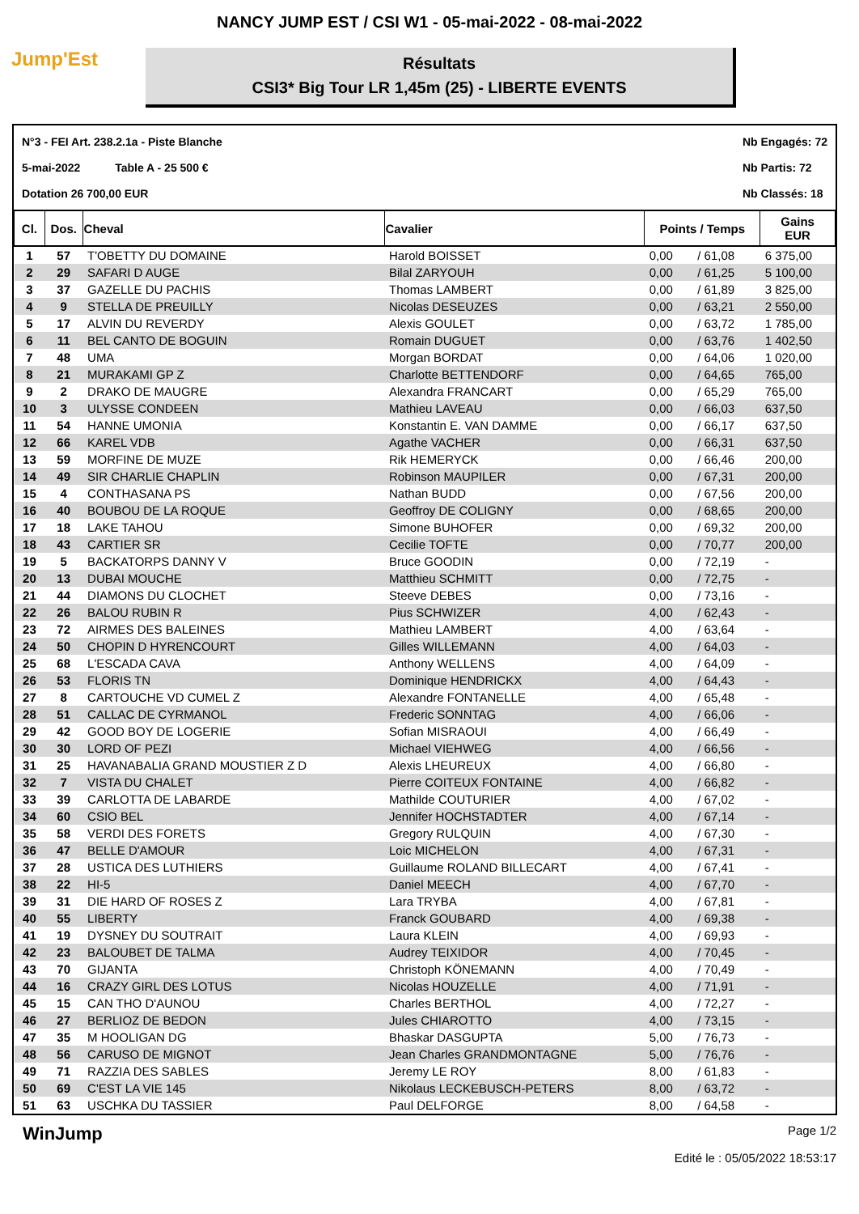NANCY JUMP EST / CSI W1 - 05-mai-2022 - 08-mai-2022
Jump'Est
Résultats
CSI3* Big Tour LR 1,45m (25) - LIBERTE EVENTS
N°3 - FEI Art. 238.2.1a - Piste Blanche
5-mai-2022 Table A - 25 500 €
Dotation 26 700,00 EUR
Nb Engagés: 72
Nb Partis: 72
Nb Classés: 18
| Cl. | Dos. | Cheval | Cavalier | Points / Temps | | Gains EUR |
| --- | --- | --- | --- | --- | --- | --- |
| 1 | 57 | T'OBETTY DU DOMAINE | Harold BOISSET | 0,00 | / 61,08 | 6 375,00 |
| 2 | 29 | SAFARI D AUGE | Bilal ZARYOUH | 0,00 | / 61,25 | 5 100,00 |
| 3 | 37 | GAZELLE DU PACHIS | Thomas LAMBERT | 0,00 | / 61,89 | 3 825,00 |
| 4 | 9 | STELLA DE PREUILLY | Nicolas DESEUZES | 0,00 | / 63,21 | 2 550,00 |
| 5 | 17 | ALVIN DU REVERDY | Alexis GOULET | 0,00 | / 63,72 | 1 785,00 |
| 6 | 11 | BEL CANTO DE BOGUIN | Romain DUGUET | 0,00 | / 63,76 | 1 402,50 |
| 7 | 48 | UMA | Morgan BORDAT | 0,00 | / 64,06 | 1 020,00 |
| 8 | 21 | MURAKAMI GP Z | Charlotte BETTENDORF | 0,00 | / 64,65 | 765,00 |
| 9 | 2 | DRAKO DE MAUGRE | Alexandra FRANCART | 0,00 | / 65,29 | 765,00 |
| 10 | 3 | ULYSSE CONDEEN | Mathieu LAVEAU | 0,00 | / 66,03 | 637,50 |
| 11 | 54 | HANNE UMONIA | Konstantin E. VAN DAMME | 0,00 | / 66,17 | 637,50 |
| 12 | 66 | KAREL VDB | Agathe VACHER | 0,00 | / 66,31 | 637,50 |
| 13 | 59 | MORFINE DE MUZE | Rik HEMERYCK | 0,00 | / 66,46 | 200,00 |
| 14 | 49 | SIR CHARLIE CHAPLIN | Robinson MAUPILER | 0,00 | / 67,31 | 200,00 |
| 15 | 4 | CONTHASANA PS | Nathan BUDD | 0,00 | / 67,56 | 200,00 |
| 16 | 40 | BOUBOU DE LA ROQUE | Geoffroy DE COLIGNY | 0,00 | / 68,65 | 200,00 |
| 17 | 18 | LAKE TAHOU | Simone BUHOFER | 0,00 | / 69,32 | 200,00 |
| 18 | 43 | CARTIER SR | Cecilie TOFTE | 0,00 | / 70,77 | 200,00 |
| 19 | 5 | BACKATORPS DANNY V | Bruce GOODIN | 0,00 | / 72,19 | - |
| 20 | 13 | DUBAI MOUCHE | Matthieu SCHMITT | 0,00 | / 72,75 | - |
| 21 | 44 | DIAMONS DU CLOCHET | Steeve DEBES | 0,00 | / 73,16 | - |
| 22 | 26 | BALOU RUBIN R | Pius SCHWIZER | 4,00 | / 62,43 | - |
| 23 | 72 | AIRMES DES BALEINES | Mathieu LAMBERT | 4,00 | / 63,64 | - |
| 24 | 50 | CHOPIN D HYRENCOURT | Gilles WILLEMANN | 4,00 | / 64,03 | - |
| 25 | 68 | L'ESCADA CAVA | Anthony WELLENS | 4,00 | / 64,09 | - |
| 26 | 53 | FLORIS TN | Dominique HENDRICKX | 4,00 | / 64,43 | - |
| 27 | 8 | CARTOUCHE VD CUMEL Z | Alexandre FONTANELLE | 4,00 | / 65,48 | - |
| 28 | 51 | CALLAC DE CYRMANOL | Frederic SONNTAG | 4,00 | / 66,06 | - |
| 29 | 42 | GOOD BOY DE LOGERIE | Sofian MISRAOUI | 4,00 | / 66,49 | - |
| 30 | 30 | LORD OF PEZI | Michael VIEHWEG | 4,00 | / 66,56 | - |
| 31 | 25 | HAVANABALIA GRAND MOUSTIER Z D | Alexis LHEUREUX | 4,00 | / 66,80 | - |
| 32 | 7 | VISTA DU CHALET | Pierre COITEUX FONTAINE | 4,00 | / 66,82 | - |
| 33 | 39 | CARLOTTA DE LABARDE | Mathilde COUTURIER | 4,00 | / 67,02 | - |
| 34 | 60 | CSIO BEL | Jennifer HOCHSTADTER | 4,00 | / 67,14 | - |
| 35 | 58 | VERDI DES FORETS | Gregory RULQUIN | 4,00 | / 67,30 | - |
| 36 | 47 | BELLE D'AMOUR | Loic MICHELON | 4,00 | / 67,31 | - |
| 37 | 28 | USTICA DES LUTHIERS | Guillaume ROLAND BILLECART | 4,00 | / 67,41 | - |
| 38 | 22 | HI-5 | Daniel MEECH | 4,00 | / 67,70 | - |
| 39 | 31 | DIE HARD OF ROSES Z | Lara TRYBA | 4,00 | / 67,81 | - |
| 40 | 55 | LIBERTY | Franck GOUBARD | 4,00 | / 69,38 | - |
| 41 | 19 | DYSNEY DU SOUTRAIT | Laura KLEIN | 4,00 | / 69,93 | - |
| 42 | 23 | BALOUBET DE TALMA | Audrey TEIXIDOR | 4,00 | / 70,45 | - |
| 43 | 70 | GIJANTA | Christoph KÖNEMANN | 4,00 | / 70,49 | - |
| 44 | 16 | CRAZY GIRL DES LOTUS | Nicolas HOUZELLE | 4,00 | / 71,91 | - |
| 45 | 15 | CAN THO D'AUNOU | Charles BERTHOL | 4,00 | / 72,27 | - |
| 46 | 27 | BERLIOZ DE BEDON | Jules CHIAROTTO | 4,00 | / 73,15 | - |
| 47 | 35 | M HOOLIGAN DG | Bhaskar DASGUPTA | 5,00 | / 76,73 | - |
| 48 | 56 | CARUSO DE MIGNOT | Jean Charles GRANDMONTAGNE | 5,00 | / 76,76 | - |
| 49 | 71 | RAZZIA DES SABLES | Jeremy LE ROY | 8,00 | / 61,83 | - |
| 50 | 69 | C'EST LA VIE 145 | Nikolaus LECKEBUSCH-PETERS | 8,00 | / 63,72 | - |
| 51 | 63 | USCHKA DU TASSIER | Paul DELFORGE | 8,00 | / 64,58 | - |
WinJump
Page 1/2
Edité le : 05/05/2022 18:53:17